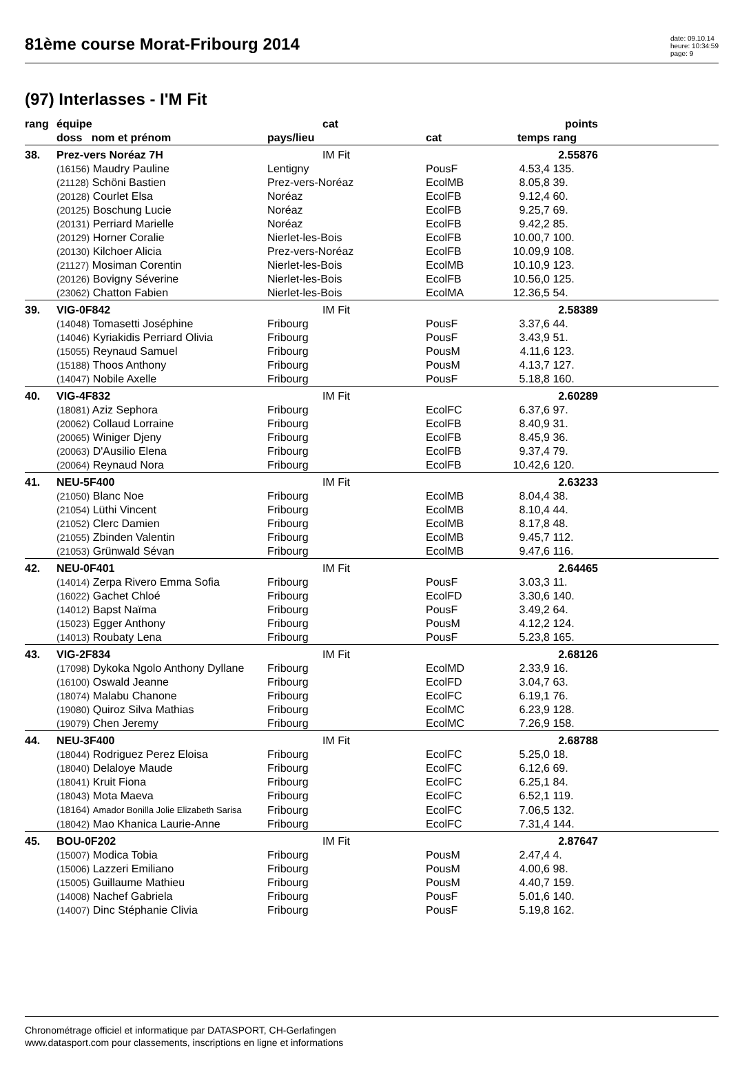81ème course Morat-Fribourg 2014
date: 09.10.14
heure: 10:34:59
page: 9
(97) Interlasses - I'M Fit
| rang | équipe | cat | | | points | |
| --- | --- | --- | --- | --- | --- | --- |
| | doss nom et prénom | pays/lieu | cat | temps | rang | |
| 38. | Prez-vers Noréaz 7H | IM Fit | | | 2.55876 | |
| | (16156) Maudry Pauline | Lentigny | PousF | 4.53,4 | 135. | |
| | (21128) Schöni Bastien | Prez-vers-Noréaz | EcolMB | 8.05,8 | 39. | |
| | (20128) Courlet Elsa | Noréaz | EcolFB | 9.12,4 | 60. | |
| | (20125) Boschung Lucie | Noréaz | EcolFB | 9.25,7 | 69. | |
| | (20131) Perriard Marielle | Noréaz | EcolFB | 9.42,2 | 85. | |
| | (20129) Horner Coralie | Nierlet-les-Bois | EcolFB | 10.00,7 | 100. | |
| | (20130) Kilchoer Alicia | Prez-vers-Noréaz | EcolFB | 10.09,9 | 108. | |
| | (21127) Mosiman Corentin | Nierlet-les-Bois | EcolMB | 10.10,9 | 123. | |
| | (20126) Bovigny Séverine | Nierlet-les-Bois | EcolFB | 10.56,0 | 125. | |
| | (23062) Chatton Fabien | Nierlet-les-Bois | EcolMA | 12.36,5 | 54. | |
| 39. | VIG-0F842 | IM Fit | | | 2.58389 | |
| | (14048) Tomasetti Joséphine | Fribourg | PousF | 3.37,6 | 44. | |
| | (14046) Kyriakidis Perriard Olivia | Fribourg | PousF | 3.43,9 | 51. | |
| | (15055) Reynaud Samuel | Fribourg | PousM | 4.11,6 | 123. | |
| | (15188) Thoos Anthony | Fribourg | PousM | 4.13,7 | 127. | |
| | (14047) Nobile Axelle | Fribourg | PousF | 5.18,8 | 160. | |
| 40. | VIG-4F832 | IM Fit | | | 2.60289 | |
| | (18081) Aziz Sephora | Fribourg | EcolFC | 6.37,6 | 97. | |
| | (20062) Collaud Lorraine | Fribourg | EcolFB | 8.40,9 | 31. | |
| | (20065) Winiger Djeny | Fribourg | EcolFB | 8.45,9 | 36. | |
| | (20063) D'Ausilio Elena | Fribourg | EcolFB | 9.37,4 | 79. | |
| | (20064) Reynaud Nora | Fribourg | EcolFB | 10.42,6 | 120. | |
| 41. | NEU-5F400 | IM Fit | | | 2.63233 | |
| | (21050) Blanc Noe | Fribourg | EcolMB | 8.04,4 | 38. | |
| | (21054) Lüthi Vincent | Fribourg | EcolMB | 8.10,4 | 44. | |
| | (21052) Clerc Damien | Fribourg | EcolMB | 8.17,8 | 48. | |
| | (21055) Zbinden Valentin | Fribourg | EcolMB | 9.45,7 | 112. | |
| | (21053) Grünwald Sévan | Fribourg | EcolMB | 9.47,6 | 116. | |
| 42. | NEU-0F401 | IM Fit | | | 2.64465 | |
| | (14014) Zerpa Rivero Emma Sofia | Fribourg | PousF | 3.03,3 | 11. | |
| | (16022) Gachet Chloé | Fribourg | EcolFD | 3.30,6 | 140. | |
| | (14012) Bapst Naïma | Fribourg | PousF | 3.49,2 | 64. | |
| | (15023) Egger Anthony | Fribourg | PousM | 4.12,2 | 124. | |
| | (14013) Roubaty Lena | Fribourg | PousF | 5.23,8 | 165. | |
| 43. | VIG-2F834 | IM Fit | | | 2.68126 | |
| | (17098) Dykoka Ngolo Anthony Dyllane | Fribourg | EcolMD | 2.33,9 | 16. | |
| | (16100) Oswald Jeanne | Fribourg | EcolFD | 3.04,7 | 63. | |
| | (18074) Malabu Chanone | Fribourg | EcolFC | 6.19,1 | 76. | |
| | (19080) Quiroz Silva Mathias | Fribourg | EcolMC | 6.23,9 | 128. | |
| | (19079) Chen Jeremy | Fribourg | EcolMC | 7.26,9 | 158. | |
| 44. | NEU-3F400 | IM Fit | | | 2.68788 | |
| | (18044) Rodriguez Perez Eloisa | Fribourg | EcolFC | 5.25,0 | 18. | |
| | (18040) Delaloye Maude | Fribourg | EcolFC | 6.12,6 | 69. | |
| | (18041) Kruit Fiona | Fribourg | EcolFC | 6.25,1 | 84. | |
| | (18043) Mota Maeva | Fribourg | EcolFC | 6.52,1 | 119. | |
| | (18164) Amador Bonilla Jolie Elizabeth Sarisa | Fribourg | EcolFC | 7.06,5 | 132. | |
| | (18042) Mao Khanica Laurie-Anne | Fribourg | EcolFC | 7.31,4 | 144. | |
| 45. | BOU-0F202 | IM Fit | | | 2.87647 | |
| | (15007) Modica Tobia | Fribourg | PousM | 2.47,4 | 4. | |
| | (15006) Lazzeri Emiliano | Fribourg | PousM | 4.00,6 | 98. | |
| | (15005) Guillaume Mathieu | Fribourg | PousM | 4.40,7 | 159. | |
| | (14008) Nachef Gabriela | Fribourg | PousF | 5.01,6 | 140. | |
| | (14007) Dinc Stéphanie Clivia | Fribourg | PousF | 5.19,8 | 162. | |
Chronométrage officiel et informatique par DATASPORT, CH-Gerlafingen
www.datasport.com pour classements, inscriptions en ligne et informations